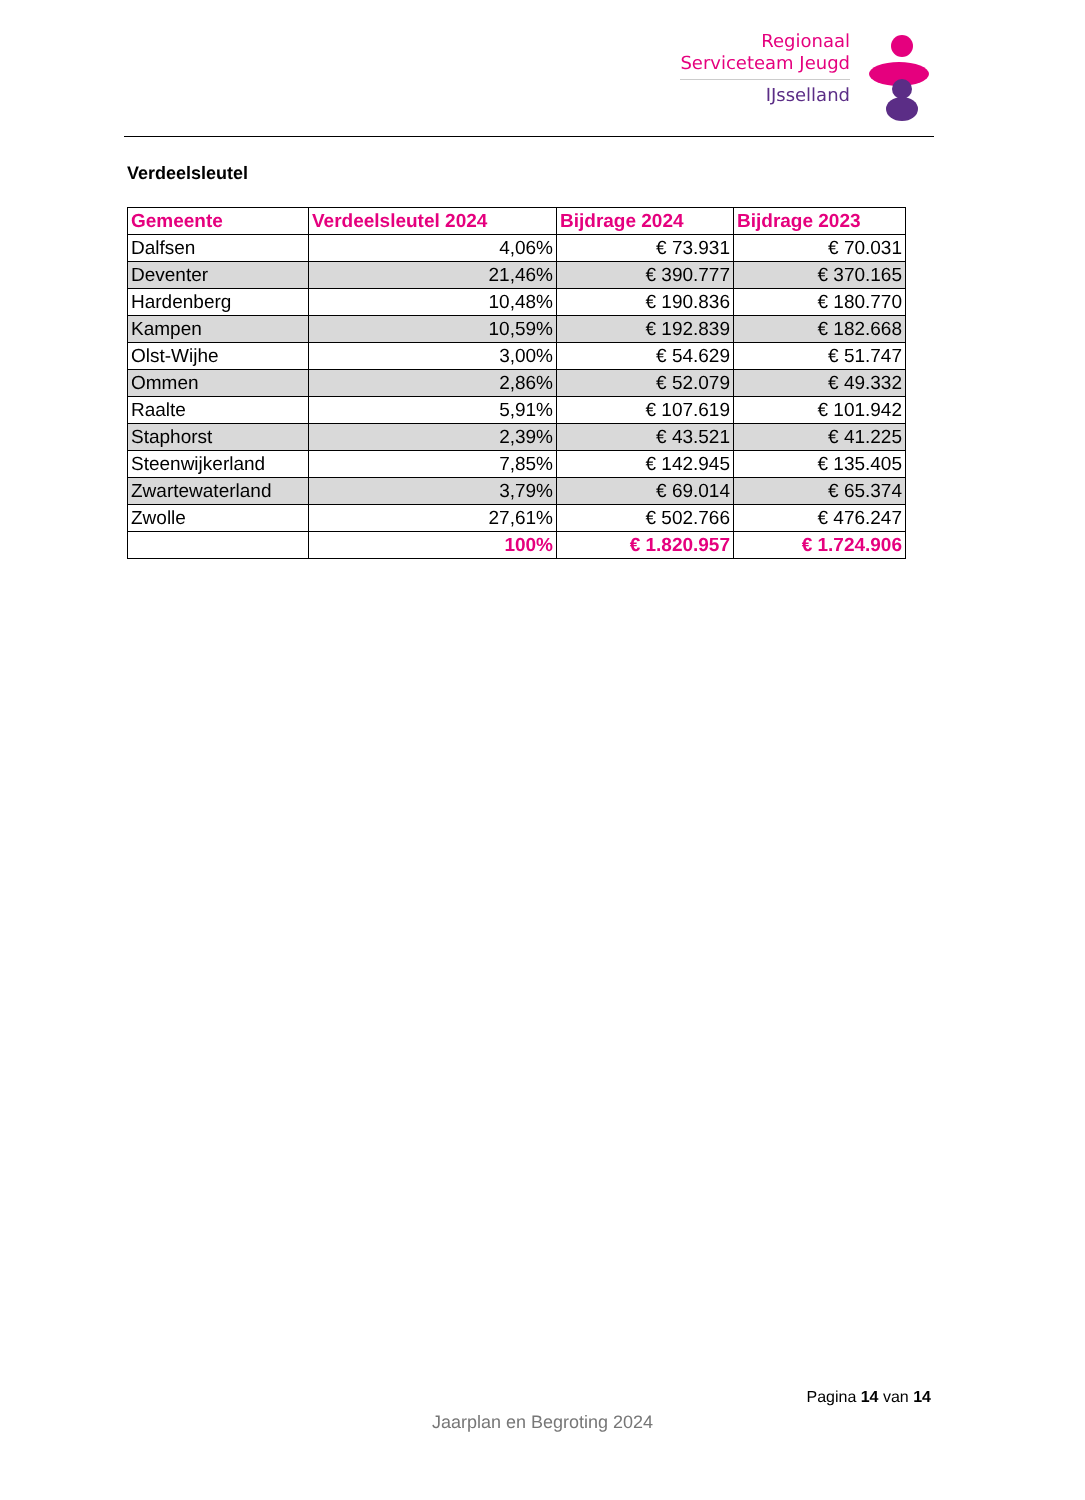Regionaal
Serviceteam Jeugd
IJsselland
Verdeelsleutel
| Gemeente | Verdeelsleutel 2024 | Bijdrage 2024 | Bijdrage 2023 |
| --- | --- | --- | --- |
| Dalfsen | 4,06% | € 73.931 | € 70.031 |
| Deventer | 21,46% | € 390.777 | € 370.165 |
| Hardenberg | 10,48% | € 190.836 | € 180.770 |
| Kampen | 10,59% | € 192.839 | € 182.668 |
| Olst-Wijhe | 3,00% | € 54.629 | € 51.747 |
| Ommen | 2,86% | € 52.079 | € 49.332 |
| Raalte | 5,91% | € 107.619 | € 101.942 |
| Staphorst | 2,39% | € 43.521 | € 41.225 |
| Steenwijkerland | 7,85% | € 142.945 | € 135.405 |
| Zwartewaterland | 3,79% | € 69.014 | € 65.374 |
| Zwolle | 27,61% | € 502.766 | € 476.247 |
| | 100% | € 1.820.957 | € 1.724.906 |
Pagina 14 van 14
Jaarplan en Begroting 2024